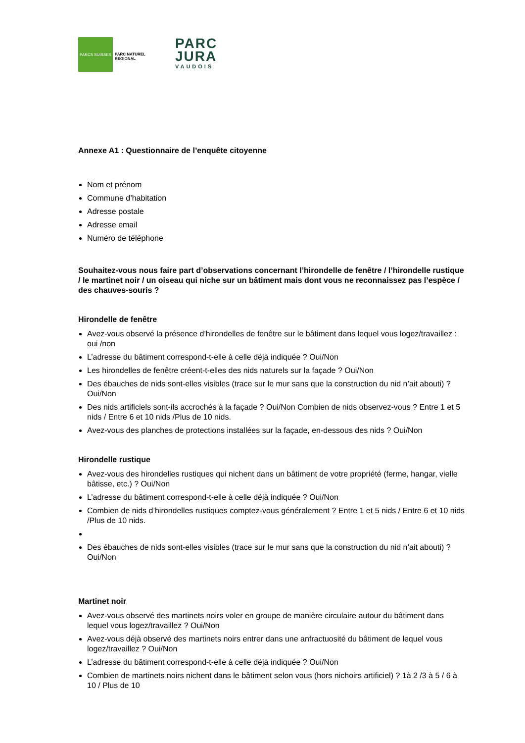PARCS SUISSES
PARC NATUREL
REGIONAL
PARC
JURA
VAUDOIS
Annexe A1 : Questionnaire de l’enquête citoyenne
Nom et prénom
Commune d’habitation
Adresse postale
Adresse email
Numéro de téléphone
Souhaitez-vous nous faire part d’observations concernant l’hirondelle de fenêtre / l’hirondelle rustique / le martinet noir / un oiseau qui niche sur un bâtiment mais dont vous ne reconnaissez pas l’espèce / des chauves-souris ?
Hirondelle de fenêtre
Avez-vous observé la présence d’hirondelles de fenêtre sur le bâtiment dans lequel vous logez/travaillez : oui /non
L’adresse du bâtiment correspond-t-elle à celle déjà indiquée ? Oui/Non
Les hirondelles de fenêtre créent-t-elles des nids naturels sur la façade ? Oui/Non
Des ébauches de nids sont-elles visibles (trace sur le mur sans que la construction du nid n’ait abouti) ? Oui/Non
Des nids artificiels sont-ils accrochés à la façade ? Oui/Non Combien de nids observez-vous ? Entre 1 et 5 nids / Entre 6 et 10 nids /Plus de 10 nids.
Avez-vous des planches de protections installées sur la façade, en-dessous des nids ? Oui/Non
Hirondelle rustique
Avez-vous des hirondelles rustiques qui nichent dans un bâtiment de votre propriété (ferme, hangar, vielle bâtisse, etc.) ? Oui/Non
L’adresse du bâtiment correspond-t-elle à celle déjà indiquée ? Oui/Non
Combien de nids d’hirondelles rustiques comptez-vous généralement ? Entre 1 et 5 nids / Entre 6 et 10 nids /Plus de 10 nids.
Des ébauches de nids sont-elles visibles (trace sur le mur sans que la construction du nid n’ait abouti) ? Oui/Non
Martinet noir
Avez-vous observé des martinets noirs voler en groupe de manière circulaire autour du bâtiment dans lequel vous logez/travaillez ? Oui/Non
Avez-vous déjà observé des martinets noirs entrer dans une anfractuosité du bâtiment de lequel vous logez/travaillez ? Oui/Non
L’adresse du bâtiment correspond-t-elle à celle déjà indiquée ? Oui/Non
Combien de martinets noirs nichent dans le bâtiment selon vous (hors nichoirs artificiel) ? 1à 2 /3 à 5 / 6 à 10 / Plus de 10